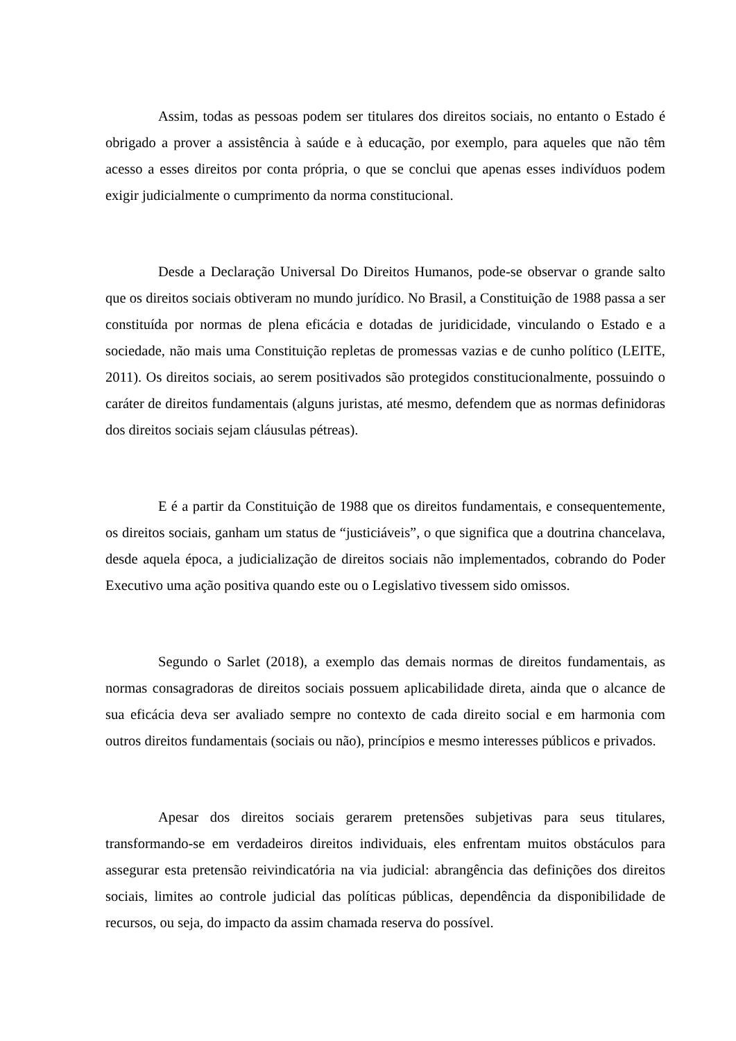Assim, todas as pessoas podem ser titulares dos direitos sociais, no entanto o Estado é obrigado a prover a assistência à saúde e à educação, por exemplo, para aqueles que não têm acesso a esses direitos por conta própria, o que se conclui que apenas esses indivíduos podem exigir judicialmente o cumprimento da norma constitucional.
Desde a Declaração Universal Do Direitos Humanos, pode-se observar o grande salto que os direitos sociais obtiveram no mundo jurídico. No Brasil, a Constituição de 1988 passa a ser constituída por normas de plena eficácia e dotadas de juridicidade, vinculando o Estado e a sociedade, não mais uma Constituição repletas de promessas vazias e de cunho político (LEITE, 2011). Os direitos sociais, ao serem positivados são protegidos constitucionalmente, possuindo o caráter de direitos fundamentais (alguns juristas, até mesmo, defendem que as normas definidoras dos direitos sociais sejam cláusulas pétreas).
E é a partir da Constituição de 1988 que os direitos fundamentais, e consequentemente, os direitos sociais, ganham um status de “justiciáveis”, o que significa que a doutrina chancelava, desde aquela época, a judicialização de direitos sociais não implementados, cobrando do Poder Executivo uma ação positiva quando este ou o Legislativo tivessem sido omissos.
Segundo o Sarlet (2018), a exemplo das demais normas de direitos fundamentais, as normas consagradoras de direitos sociais possuem aplicabilidade direta, ainda que o alcance de sua eficácia deva ser avaliado sempre no contexto de cada direito social e em harmonia com outros direitos fundamentais (sociais ou não), princípios e mesmo interesses públicos e privados.
Apesar dos direitos sociais gerarem pretensões subjetivas para seus titulares, transformando-se em verdadeiros direitos individuais, eles enfrentam muitos obstáculos para assegurar esta pretensão reivindicatória na via judicial: abrangência das definições dos direitos sociais, limites ao controle judicial das políticas públicas, dependência da disponibilidade de recursos, ou seja, do impacto da assim chamada reserva do possível.